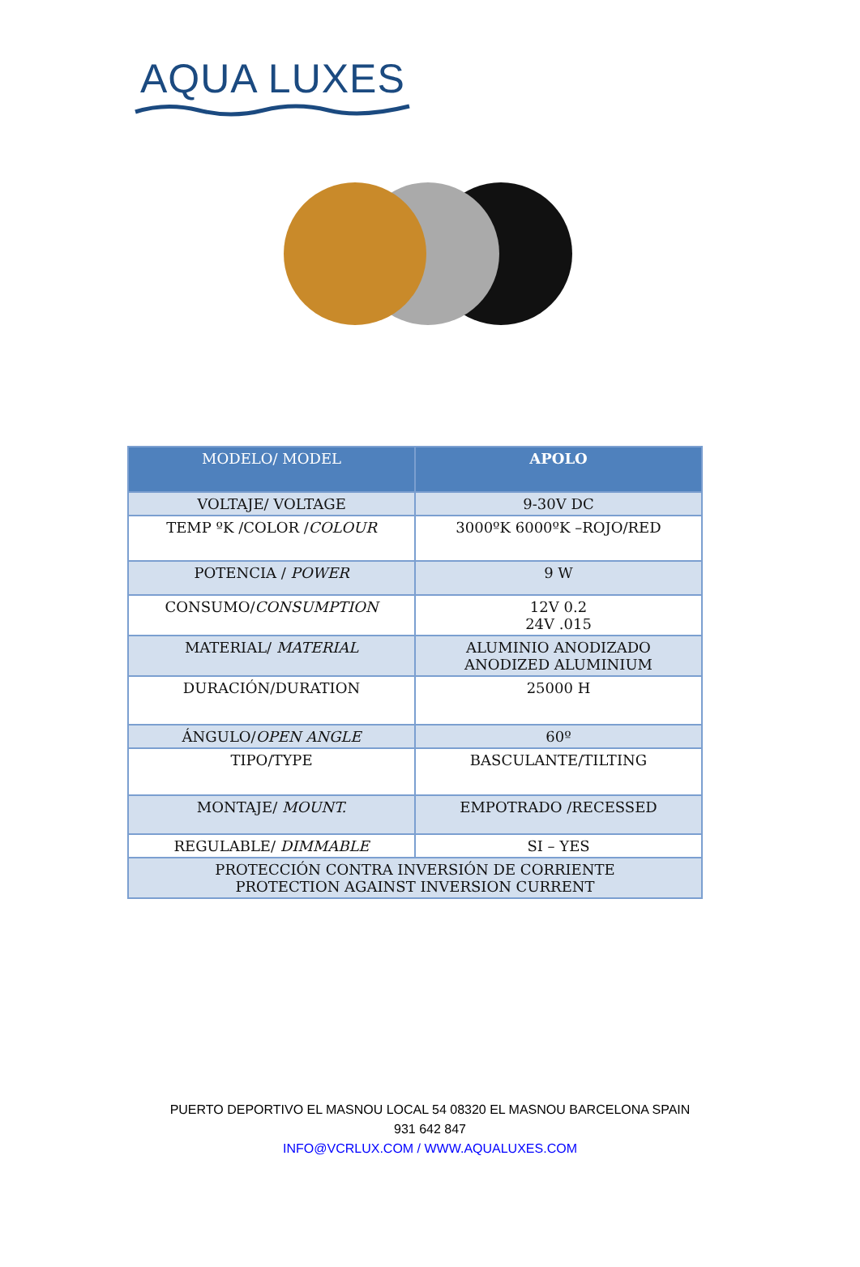AQUA LUXES
| MODELO/ MODEL | APOLO |
| --- | --- |
| VOLTAJE/ VOLTAGE | 9-30V DC |
| TEMP ºK /COLOR / COLOUR | 3000ºK 6000ºK –ROJO/RED |
| POTENCIA / POWER | 9 W |
| CONSUMO/ CONSUMPTION | 12V 0.2 24V .015 |
| MATERIAL/ MATERIAL | ALUMINIO ANODIZADO ANODIZED ALUMINIUM |
| DURACIÓN/DURATION | 25000 H |
| ÁNGULO/ OPEN ANGLE | 60º |
| TIPO/TYPE | BASCULANTE/TILTING |
| MONTAJE/ MOUNT. | EMPOTRADO /RECESSED |
| REGULABLE/ DIMMABLE | SI – YES |
| PROTECCIÓN CONTRA INVERSIÓN DE CORRIENTE PROTECTION AGAINST INVERSION CURRENT | |
PUERTO DEPORTIVO EL MASNOU LOCAL 54 08320 EL MASNOU BARCELONA SPAIN
931 642 847
INFO@VCRLUX.COM / WWW.AQUALUXES.COM